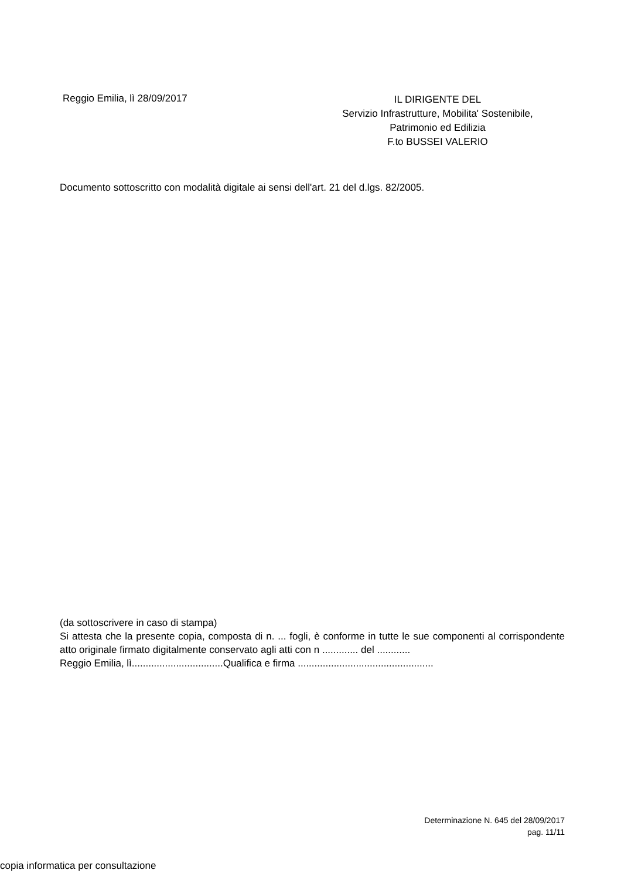Reggio Emilia, lì 28/09/2017
IL DIRIGENTE DEL
Servizio Infrastrutture, Mobilita' Sostenibile,
Patrimonio ed Edilizia
F.to BUSSEI VALERIO
Documento sottoscritto con modalità digitale ai sensi dell'art. 21 del d.lgs. 82/2005.
(da sottoscrivere in caso di stampa)
Si attesta che la presente copia, composta di n. ... fogli, è conforme in tutte le sue componenti al corrispondente atto originale firmato digitalmente conservato agli atti con n ............. del ............
Reggio Emilia, lì.................................Qualifica e firma .................................................
Determinazione N. 645 del 28/09/2017
pag. 11/11
copia informatica per consultazione